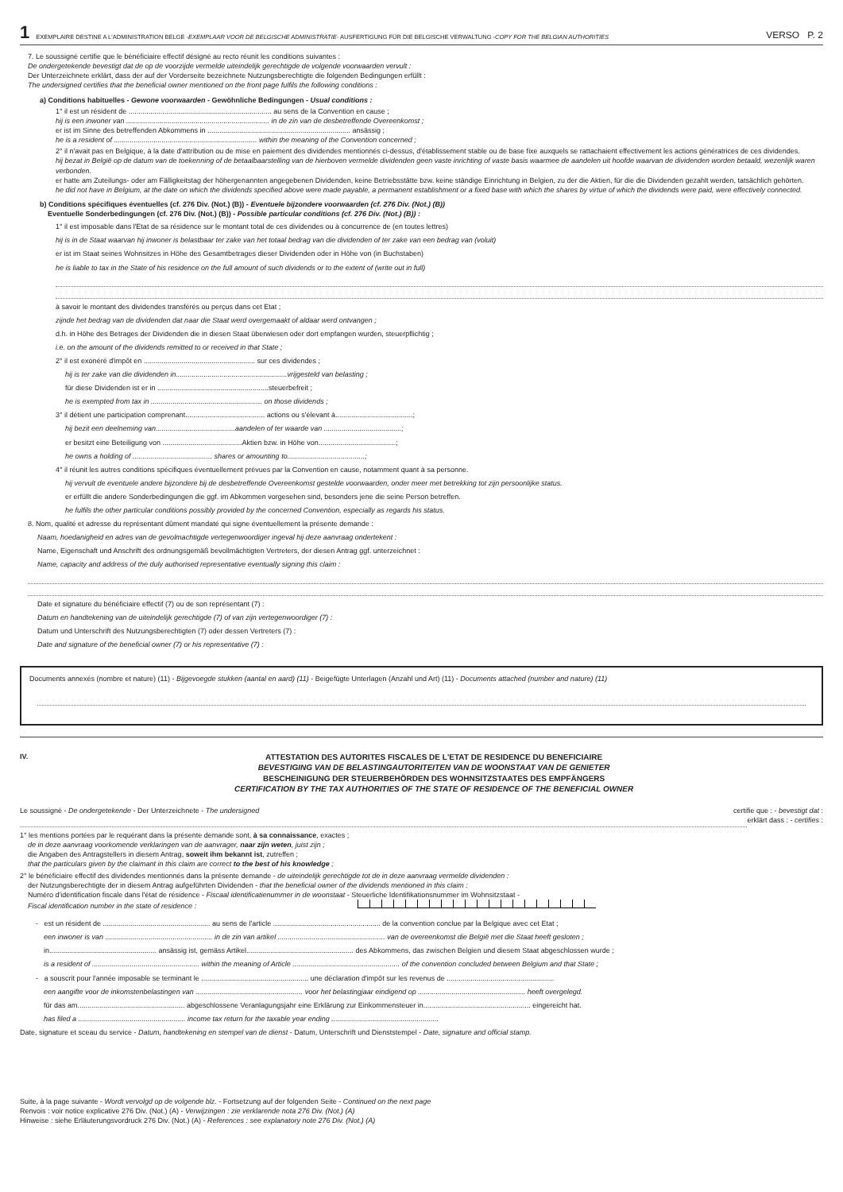1 EXEMPLAIRE DESTINE A L'ADMINISTRATION BELGE - EXEMPLAAR VOOR DE BELGISCHE ADMINISTRATIE - AUSFERTIGUNG FÜR DIE BELGISCHE VERWALTUNG - COPY FOR THE BELGIAN AUTHORITIES VERSO P. 2
7. Le soussigné certifie que le bénéficiaire effectif désigné au recto réunit les conditions suivantes :
De ondergetekende bevestigt dat de op de voorzijde vermelde uiteindelijk gerechtigde de volgende voorwaarden vervult :
Der Unterzeichnete erklärt, dass der auf der Vorderseite bezeichnete Nutzungsberechtigte die folgenden Bedingungen erfüllt :
The undersigned certifies that the beneficial owner mentioned on the front page fulfils the following conditions :
a) Conditions habituelles - Gewone voorwaarden - Gewöhnliche Bedingungen - Usual conditions :
1° il est un résident de ........................................................................ au sens de la Convention en cause ;
hij is een inwoner van ........................................................................ in de zin van de desbetreffende Overeenkomst ;
er ist im Sinne des betreffenden Abkommens in ........................................................................ ansässig ;
he is a resident of ........................................................................ within the meaning of the Convention concerned ;
2° il n'avait pas en Belgique, à la date d'attribution ou de mise en paiement des dividendes mentionnés ci-dessus, d'établissement stable ou de base fixe auxquels se rattachaient effectivement les actions génératrices de ces dividendes.
hij bezat in België op de datum van de toekenning of de betaalbaarstelling van de hierboven vermelde dividenden geen vaste inrichting of vaste basis waarmee de aandelen uit hoofde waarvan de dividenden worden betaald, wezenlijk waren verbonden.
er hatte am Zuteilungs- oder am Fälligkeitstag der höhergenannten angegebenen Dividenden, keine Betriebsstätte bzw. keine ständige Einrichtung in Belgien, zu der die Aktien, für die die Dividenden gezahlt werden, tatsächlich gehörten.
he did not have in Belgium, at the date on which the dividends specified above were made payable, a permanent establishment or a fixed base with which the shares by virtue of which the dividends were paid, were effectively connected.
b) Conditions spécifiques éventuelles (cf. 276 Div. (Not.) (B)) - Eventuele bijzondere voorwaarden (cf. 276 Div. (Not.) (B))
Eventuelle Sonderbedingungen (cf. 276 Div. (Not.) (B)) - Possible particular conditions (cf. 276 Div. (Not.) (B)) :
1° il est imposable dans l'Etat de sa résidence sur le montant total de ces dividendes ou à concurrence de (en toutes lettres)
hij is in de Staat waarvan hij inwoner is belastbaar ter zake van het totaal bedrag van die dividenden of ter zake van een bedrag van (voluit)
er ist im Staat seines Wohnsitzes in Höhe des Gesamtbetrages dieser Dividenden oder in Höhe von (in Buchstaben)
he is liable to tax in the State of his residence on the full amount of such dividends or to the extent of (write out in full)
à savoir le montant des dividendes transférés ou perçus dans cet Etat ;
zijnde het bedrag van de dividenden dat naar die Staat werd overgemaakt of aldaar werd ontvangen ;
d.h. in Höhe des Betrages der Dividenden die in diesen Staat überwiesen oder dort empfangen wurden, steuerpflichtig ;
i.e. on the amount of the dividends remitted to or received in that State ;
2° il est exonéré d'impôt en ........................................................ sur ces dividendes ;
hij is ter zake van die dividenden in........................................................vrijgesteld van belasting ;
für diese Dividenden ist er in ........................................................steuerbefreit ;
he is exempted from tax in ........................................................ on those dividends ;
3° il détient une participation comprenant........................................ actions ou s'élevant à.......................................;
hij bezit een deelneming van........................................aandelen of ter waarde van .......................................;
er besitzt eine Beteiligung von ........................................Aktien bzw. in Höhe von.......................................;
he owns a holding of ........................................ shares or amounting to.......................................;
4° il réunit les autres conditions spécifiques éventuellement prévues par la Convention en cause, notamment quant à sa personne.
hij vervult de eventuele andere bijzondere bij de desbetreffende Overeenkomst gestelde voorwaarden, onder meer met betrekking tot zijn persoonlijke status.
er erfüllt die andere Sonderbedingungen die ggf. im Abkommen vorgesehen sind, besonders jene die seine Person betreffen.
he fulfils the other particular conditions possibly provided by the concerned Convention, especially as regards his status.
8. Nom, qualité et adresse du représentant dûment mandaté qui signe éventuellement la présente demande :
Naam, hoedanigheid en adres van de gevolmachtigde vertegenwoordiger ingeval hij deze aanvraag ondertekent :
Name, Eigenschaft und Anschrift des ordnungsgemäß bevollmächtigten Vertreters, der diesen Antrag ggf. unterzeichnet :
Name, capacity and address of the duly authorised representative eventually signing this claim :
Date et signature du bénéficiaire effectif (7) ou de son représentant (7) :
Datum en handtekening van de uiteindelijk gerechtigde (7) of van zijn vertegenwoordiger (7) :
Datum und Unterschrift des Nutzungsberechtigten (7) oder dessen Vertreters (7) :
Date and signature of the beneficial owner (7) or his representative (7) :
Documents annexés (nombre et nature) (11) - Bijgevoegde stukken (aantal en aard) (11) - Beigefügte Unterlagen (Anzahl und Art) (11) - Documents attached (number and nature) (11)
IV. ATTESTATION DES AUTORITES FISCALES DE L'ETAT DE RESIDENCE DU BENEFICIAIRE
BEVESTIGING VAN DE BELASTINGAUTORITEITEN VAN DE WOONSTAAT VAN DE GENIETER
BESCHEINIGUNG DER STEUERBEHÖRDEN DES WOHNSITZSTAATES DES EMPFÄNGERS
CERTIFICATION BY THE TAX AUTHORITIES OF THE STATE OF RESIDENCE OF THE BENEFICIAL OWNER
Le soussigné - De ondergetekende - Der Unterzeichnete - The undersigned certifie que : - bevestigt dat :
erklärt dass : - certifies :
1° les mentions portées par le requérant dans la présente demande sont, à sa connaissance, exactes ;
de in deze aanvraag voorkomende verklaringen van de aanvrager, naar zijn weten, juist zijn ;
die Angaben des Antragstellers in diesem Antrag, soweit ihm bekannt ist, zutreffen ;
that the particulars given by the claimant in this claim are correct to the best of his knowledge ;
2° le bénéficiaire effectif des dividendes mentionnés dans la présente demande - de uiteindelijk gerechtigde tot de in deze aanvraag vermelde dividenden :
der Nutzungsberechtigte der in diesem Antrag aufgeführten Dividenden - that the beneficial owner of the dividends mentioned in this claim :
Numéro d'identification fiscale dans l'état de résidence - Fiscaal identificatienummer in de woonstaat - Steuerliche Identifikationsnummer im Wohnsitzstaat -
Fiscal identification number in the state of residence :
- est un résident de ...................................................... au sens de l'article ...................................................... de la convention conclue par la Belgique avec cet Etat ;
een inwoner is van ...................................................... in de zin van artikel ...................................................... van de overeenkomst die België met die Staat heeft gesloten ;
in...................................................... ansässig ist, gemäss Artikel...................................................... des Abkommens, das zwischen Belgien und diesem Staat abgeschlossen wurde ;
is a resident of ...................................................... within the meaning of Article ...................................................... of the convention concluded between Belgium and that State ;
- a souscrit pour l'année imposable se terminant le ...................................................... une déclaration d'impôt sur les revenus de ......................................................
een aangifte voor de inkomstenbelastingen van ...................................................... voor het belastingjaar eindigend op ...................................................... heeft overgelegd.
für das am...................................................... abgeschlossene Veranlagungsjahr eine Erklärung zur Einkommensteuer in...................................................... eingereicht hat.
has filed a ...................................................... income tax return for the taxable year ending ......................................................
Date, signature et sceau du service - Datum, handtekening en stempel van de dienst - Datum, Unterschrift und Dienststempel - Date, signature and official stamp.
Suite, à la page suivante - Wordt vervolgd op de volgende blz. - Fortsetzung auf der folgenden Seite - Continued on the next page
Renvois : voir notice explicative 276 Div. (Not.) (A) - Verwijzingen : zie verklarende nota 276 Div. (Not.) (A)
Hinweise : siehe Erläuterungsvordruck 276 Div. (Not.) (A) - References : see explanatory note 276 Div. (Not.) (A)